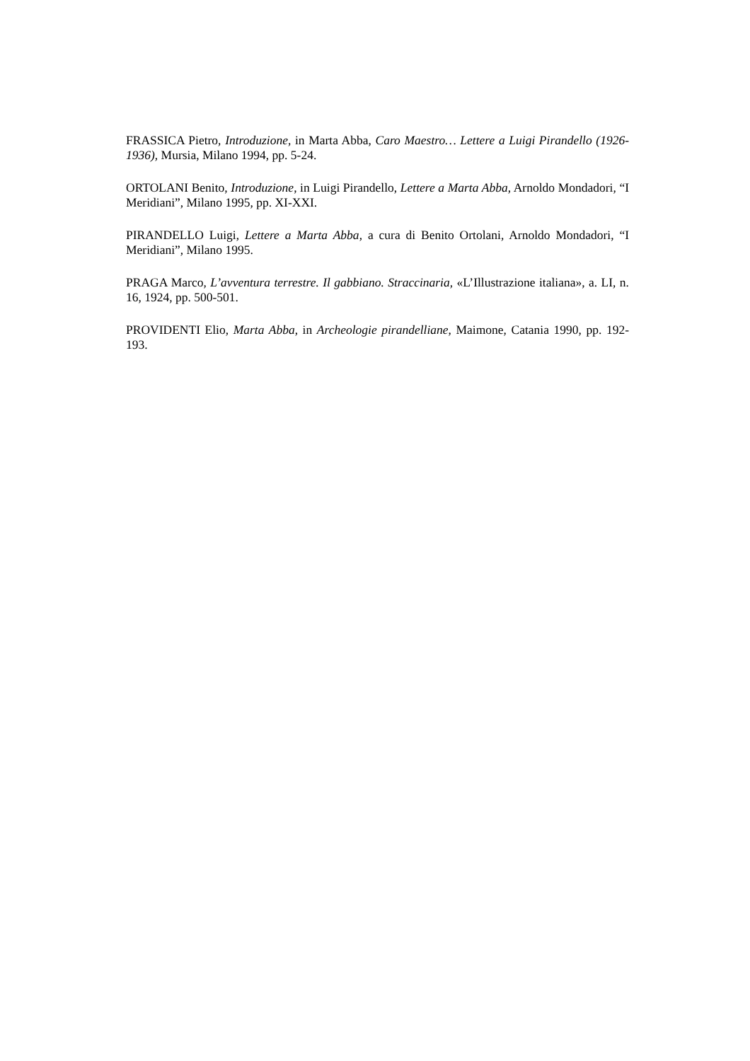FRASSICA Pietro, Introduzione, in Marta Abba, Caro Maestro… Lettere a Luigi Pirandello (1926-1936), Mursia, Milano 1994, pp. 5-24.
ORTOLANI Benito, Introduzione, in Luigi Pirandello, Lettere a Marta Abba, Arnoldo Mondadori, “I Meridiani”, Milano 1995, pp. XI-XXI.
PIRANDELLO Luigi, Lettere a Marta Abba, a cura di Benito Ortolani, Arnoldo Mondadori, “I Meridiani”, Milano 1995.
PRAGA Marco, L’avventura terrestre. Il gabbiano. Straccinaria, «L’Illustrazione italiana», a. LI, n. 16, 1924, pp. 500-501.
PROVIDENTI Elio, Marta Abba, in Archeologie pirandelliane, Maimone, Catania 1990, pp. 192-193.